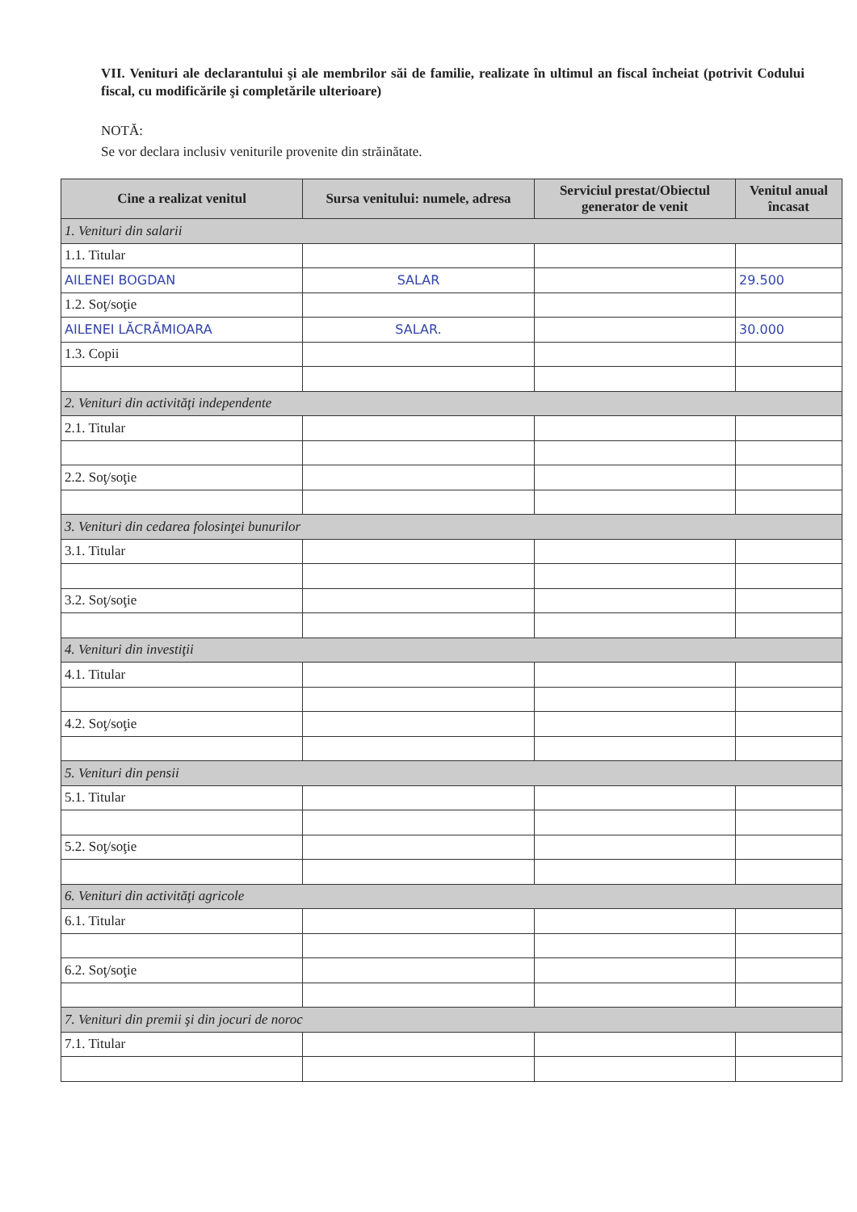VII. Venituri ale declarantului şi ale membrilor săi de familie, realizate în ultimul an fiscal încheiat (potrivit Codului fiscal, cu modificările şi completările ulterioare)
NOTĂ:
Se vor declara inclusiv veniturile provenite din străinătate.
| Cine a realizat venitul | Sursa venitului: numele, adresa | Serviciul prestat/Obiectul generator de venit | Venitul anual încasat |
| --- | --- | --- | --- |
| 1. Venituri din salarii | | | |
| 1.1. Titular | | | |
| AILENEI BOGDAN | SALAR | | 29.500 |
| 1.2. Soţ/soţie | | | |
| AILENEI LĂCRĂMIOARA | SALAR. | | 30.000 |
| 1.3. Copii | | | |
| 2. Venituri din activităţi independente | | | |
| 2.1. Titular | | | |
| 2.2. Soţ/soţie | | | |
| 3. Venituri din cedarea folosinţei bunurilor | | | |
| 3.1. Titular | | | |
| 3.2. Soţ/soţie | | | |
| 4. Venituri din investiţii | | | |
| 4.1. Titular | | | |
| 4.2. Soţ/soţie | | | |
| 5. Venituri din pensii | | | |
| 5.1. Titular | | | |
| 5.2. Soţ/soţie | | | |
| 6. Venituri din activităţi agricole | | | |
| 6.1. Titular | | | |
| 6.2. Soţ/soţie | | | |
| 7. Venituri din premii şi din jocuri de noroc | | | |
| 7.1. Titular | | | |